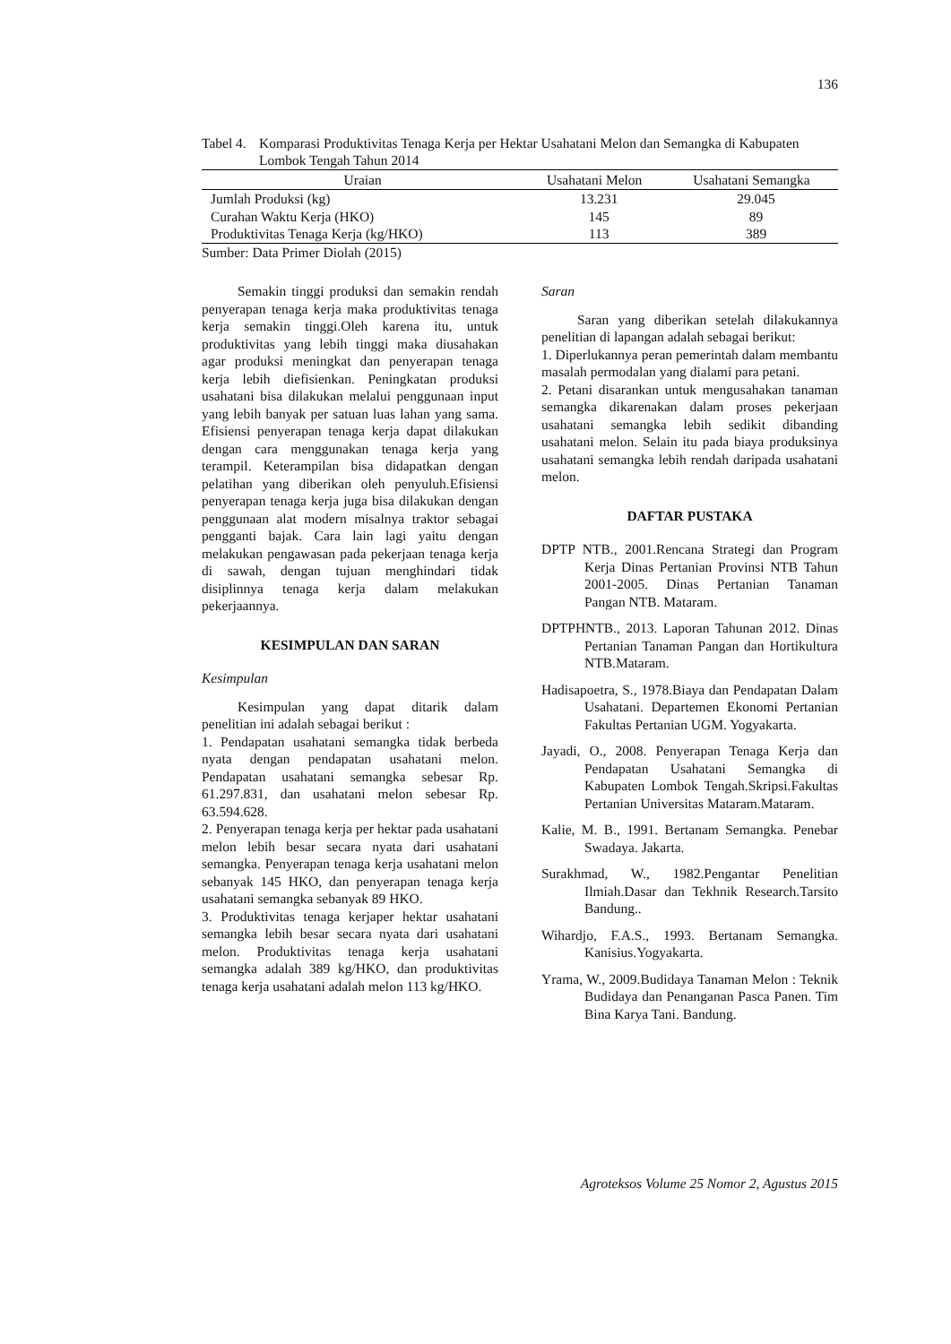136
Tabel 4. Komparasi Produktivitas Tenaga Kerja per Hektar Usahatani Melon dan Semangka di Kabupaten Lombok Tengah Tahun 2014
| Uraian | Usahatani Melon | Usahatani Semangka |
| --- | --- | --- |
| Jumlah Produksi (kg) | 13.231 | 29.045 |
| Curahan Waktu Kerja (HKO) | 145 | 89 |
| Produktivitas Tenaga Kerja (kg/HKO) | 113 | 389 |
Sumber: Data Primer Diolah (2015)
Semakin tinggi produksi dan semakin rendah penyerapan tenaga kerja maka produktivitas tenaga kerja semakin tinggi.Oleh karena itu, untuk produktivitas yang lebih tinggi maka diusahakan agar produksi meningkat dan penyerapan tenaga kerja lebih diefisienkan. Peningkatan produksi usahatani bisa dilakukan melalui penggunaan input yang lebih banyak per satuan luas lahan yang sama. Efisiensi penyerapan tenaga kerja dapat dilakukan dengan cara menggunakan tenaga kerja yang terampil. Keterampilan bisa didapatkan dengan pelatihan yang diberikan oleh penyuluh.Efisiensi penyerapan tenaga kerja juga bisa dilakukan dengan penggunaan alat modern misalnya traktor sebagai pengganti bajak. Cara lain lagi yaitu dengan melakukan pengawasan pada pekerjaan tenaga kerja di sawah, dengan tujuan menghindari tidak disiplinnya tenaga kerja dalam melakukan pekerjaannya.
KESIMPULAN DAN SARAN
Kesimpulan
Kesimpulan yang dapat ditarik dalam penelitian ini adalah sebagai berikut :
1. Pendapatan usahatani semangka tidak berbeda nyata dengan pendapatan usahatani melon. Pendapatan usahatani semangka sebesar Rp. 61.297.831, dan usahatani melon sebesar Rp. 63.594.628.
2. Penyerapan tenaga kerja per hektar pada usahatani melon lebih besar secara nyata dari usahatani semangka. Penyerapan tenaga kerja usahatani melon sebanyak 145 HKO, dan penyerapan tenaga kerja usahatani semangka sebanyak 89 HKO.
3. Produktivitas tenaga kerjaper hektar usahatani semangka lebih besar secara nyata dari usahatani melon. Produktivitas tenaga kerja usahatani semangka adalah 389 kg/HKO, dan produktivitas tenaga kerja usahatani adalah melon 113 kg/HKO.
Saran
Saran yang diberikan setelah dilakukannya penelitian di lapangan adalah sebagai berikut:
1. Diperlukannya peran pemerintah dalam membantu masalah permodalan yang dialami para petani.
2. Petani disarankan untuk mengusahakan tanaman semangka dikarenakan dalam proses pekerjaan usahatani semangka lebih sedikit dibanding usahatani melon. Selain itu pada biaya produksinya usahatani semangka lebih rendah daripada usahatani melon.
DAFTAR PUSTAKA
DPTP NTB., 2001.Rencana Strategi dan Program Kerja Dinas Pertanian Provinsi NTB Tahun 2001-2005. Dinas Pertanian Tanaman Pangan NTB. Mataram.
DPTPHNTB., 2013. Laporan Tahunan 2012. Dinas Pertanian Tanaman Pangan dan Hortikultura NTB.Mataram.
Hadisapoetra, S., 1978.Biaya dan Pendapatan Dalam Usahatani. Departemen Ekonomi Pertanian Fakultas Pertanian UGM. Yogyakarta.
Jayadi, O., 2008. Penyerapan Tenaga Kerja dan Pendapatan Usahatani Semangka di Kabupaten Lombok Tengah.Skripsi.Fakultas Pertanian Universitas Mataram.Mataram.
Kalie, M. B., 1991. Bertanam Semangka. Penebar Swadaya. Jakarta.
Surakhmad, W., 1982.Pengantar Penelitian Ilmiah.Dasar dan Tekhnik Research.Tarsito Bandung..
Wihardjo, F.A.S., 1993. Bertanam Semangka. Kanisius.Yogyakarta.
Yrama, W., 2009.Budidaya Tanaman Melon : Teknik Budidaya dan Penanganan Pasca Panen. Tim Bina Karya Tani. Bandung.
Agroteksos Volume 25 Nomor 2, Agustus 2015